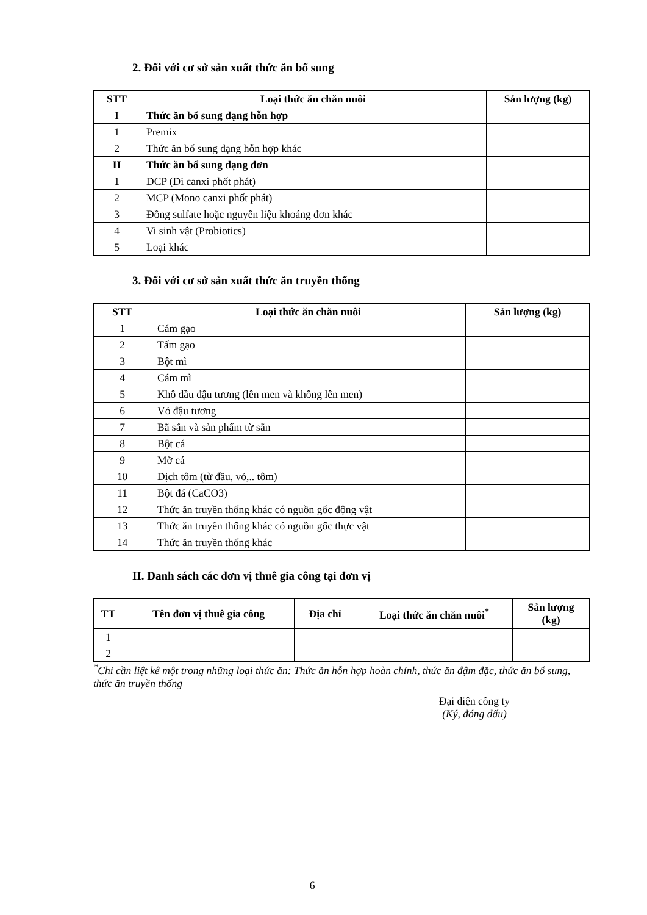2. Đối với cơ sở sản xuất thức ăn bổ sung
| STT | Loại thức ăn chăn nuôi | Sản lượng (kg) |
| --- | --- | --- |
| I | Thức ăn bổ sung dạng hỗn hợp | |
| 1 | Premix | |
| 2 | Thức ăn bổ sung dạng hỗn hợp khác | |
| II | Thức ăn bổ sung dạng đơn | |
| 1 | DCP (Di canxi phốt phát) | |
| 2 | MCP (Mono canxi phốt phát) | |
| 3 | Đồng sulfate hoặc nguyên liệu khoáng đơn khác | |
| 4 | Vi sinh vật (Probiotics) | |
| 5 | Loại khác | |
3. Đối với cơ sở sản xuất thức ăn truyền thống
| STT | Loại thức ăn chăn nuôi | Sản lượng (kg) |
| --- | --- | --- |
| 1 | Cám gạo | |
| 2 | Tấm gạo | |
| 3 | Bột mì | |
| 4 | Cám mì | |
| 5 | Khô dầu đậu tương (lên men và không lên men) | |
| 6 | Vỏ đậu tương | |
| 7 | Bã sắn và sản phẩm từ sắn | |
| 8 | Bột cá | |
| 9 | Mỡ cá | |
| 10 | Dịch tôm (từ đầu, vỏ,.. tôm) | |
| 11 | Bột đá (CaCO3) | |
| 12 | Thức ăn truyền thống khác có nguồn gốc động vật | |
| 13 | Thức ăn truyền thống khác có nguồn gốc thực vật | |
| 14 | Thức ăn truyền thống khác | |
II. Danh sách các đơn vị thuê gia công tại đơn vị
| TT | Tên đơn vị thuê gia công | Địa chỉ | Loại thức ăn chăn nuôi<sup>*</sup> | Sản lượng (kg) |
| --- | --- | --- | --- | --- |
| 1 | | | | |
| 2 | | | | |
<sup>*</sup> Chỉ cần liệt kê một trong những loại thức ăn: Thức ăn hỗn hợp hoàn chỉnh, thức ăn đậm đặc, thức ăn bổ sung, thức ăn truyền thống
Đại diện công ty
(Ký, đóng dấu)
6